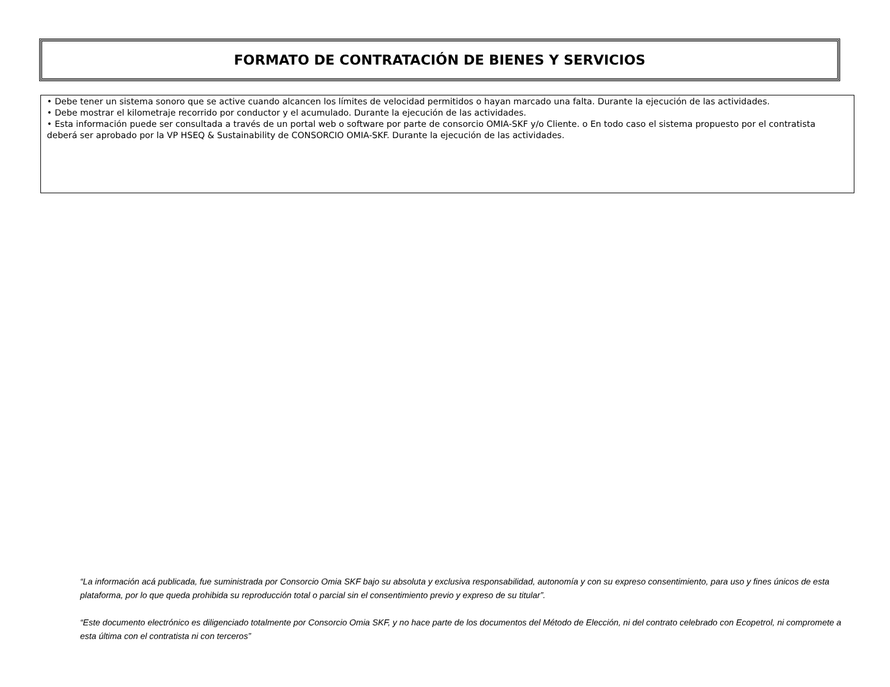FORMATO DE CONTRATACIÓN DE BIENES Y SERVICIOS
• Debe tener un sistema sonoro que se active cuando alcancen los límites de velocidad permitidos o hayan marcado una falta. Durante la ejecución de las actividades.
• Debe mostrar el kilometraje recorrido por conductor y el acumulado. Durante la ejecución de las actividades.
• Esta información puede ser consultada a través de un portal web o software por parte de consorcio OMIA-SKF y/o Cliente. o En todo caso el sistema propuesto por el contratista deberá ser aprobado por la VP HSEQ & Sustainability de CONSORCIO OMIA-SKF. Durante la ejecución de las actividades.
“La información acá publicada, fue suministrada por Consorcio Omia SKF bajo su absoluta y exclusiva responsabilidad, autonomía y con su expreso consentimiento, para uso y fines únicos de esta plataforma, por lo que queda prohibida su reproducción total o parcial sin el consentimiento previo y expreso de su titular”.
“Este documento electrónico es diligenciado totalmente por Consorcio Omia SKF, y no hace parte de los documentos del Método de Elección, ni del contrato celebrado con Ecopetrol, ni compromete a esta última con el contratista ni con terceros”